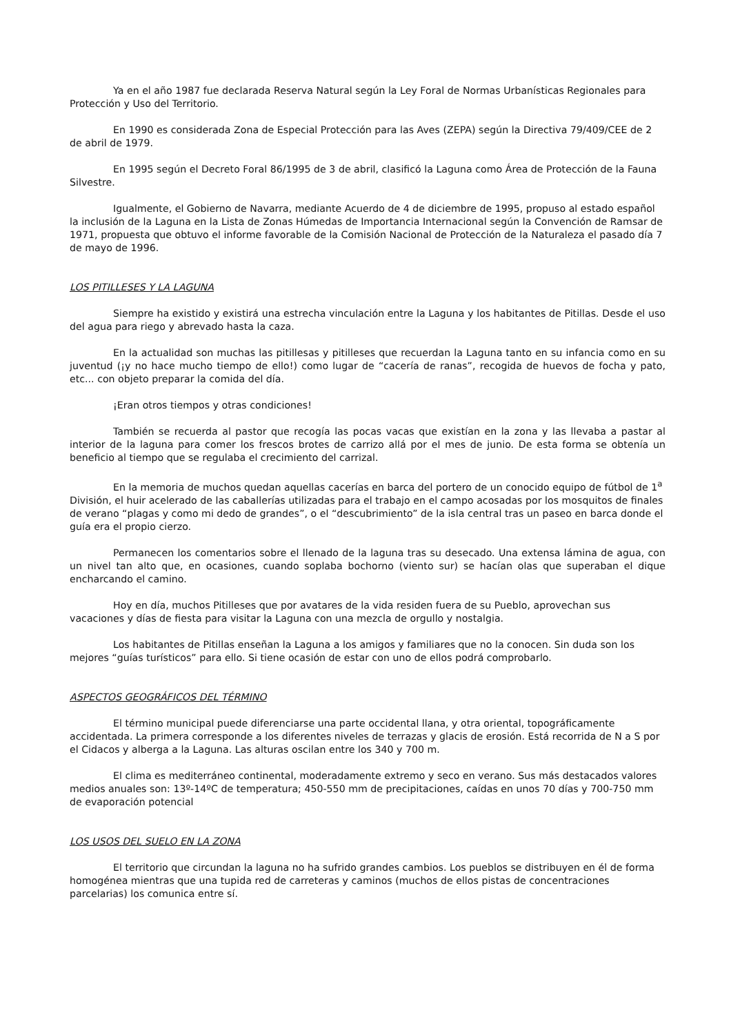Ya en el año 1987 fue declarada Reserva Natural según la Ley Foral de Normas Urbanísticas Regionales para Protección y Uso del Territorio.
En 1990 es considerada Zona de Especial Protección para las Aves (ZEPA) según la Directiva 79/409/CEE de 2 de abril de 1979.
En 1995 según el Decreto Foral 86/1995 de 3 de abril, clasificó la Laguna como Área de Protección de la Fauna Silvestre.
Igualmente, el Gobierno de Navarra, mediante Acuerdo de 4 de diciembre de 1995, propuso al estado español la inclusión de la Laguna en la Lista de Zonas Húmedas de Importancia Internacional según la Convención de Ramsar de 1971, propuesta que obtuvo el informe favorable de la Comisión Nacional de Protección de la Naturaleza el pasado día 7 de mayo de 1996.
LOS PITILLESES Y LA LAGUNA
Siempre ha existido y existirá una estrecha vinculación entre la Laguna y los habitantes de Pitillas. Desde el uso del agua para riego y abrevado hasta la caza.
En la actualidad son muchas las pitillesas y pitilleses que recuerdan la Laguna tanto en su infancia como en su juventud (¡y no hace mucho tiempo de ello!) como lugar de “cacería de ranas”, recogida de huevos de focha y pato, etc... con objeto preparar la comida del día.
¡Eran otros tiempos y otras condiciones!
También se recuerda al pastor que recogía las pocas vacas que existían en la zona y las llevaba a pastar al interior de la laguna para comer los frescos brotes de carrizo allá por el mes de junio. De esta forma se obtenía un beneficio al tiempo que se regulaba el crecimiento del carrizal.
En la memoria de muchos quedan aquellas cacerías en barca del portero de un conocido equipo de fútbol de 1<sup>a</sup> División, el huir acelerado de las caballerías utilizadas para el trabajo en el campo acosadas por los mosquitos de finales de verano “plagas y como mi dedo de grandes”, o el “descubrimiento” de la isla central tras un paseo en barca donde el guía era el propio cierzo.
Permanecen los comentarios sobre el llenado de la laguna tras su desecado. Una extensa lámina de agua, con un nivel tan alto que, en ocasiones, cuando soplaba bochorno (viento sur) se hacían olas que superaban el dique encharcando el camino.
Hoy en día, muchos Pitilleses que por avatares de la vida residen fuera de su Pueblo, aprovechan sus vacaciones y días de fiesta para visitar la Laguna con una mezcla de orgullo y nostalgia.
Los habitantes de Pitillas enseñan la Laguna a los amigos y familiares que no la conocen. Sin duda son los mejores “guías turísticos” para ello. Si tiene ocasión de estar con uno de ellos podrá comprobarlo.
ASPECTOS GEOGRÁFICOS DEL TÉRMINO
El término municipal puede diferenciarse una parte occidental llana, y otra oriental, topográficamente accidentada. La primera corresponde a los diferentes niveles de terrazas y glacis de erosión. Está recorrida de N a S por el Cidacos y alberga a la Laguna. Las alturas oscilan entre los 340 y 700 m.
El clima es mediterráneo continental, moderadamente extremo y seco en verano. Sus más destacados valores medios anuales son: 13º-14ºC de temperatura; 450-550 mm de precipitaciones, caídas en unos 70 días y 700-750 mm de evaporación potencial
LOS USOS DEL SUELO EN LA ZONA
El territorio que circundan la laguna no ha sufrido grandes cambios. Los pueblos se distribuyen en él de forma homogénea mientras que una tupida red de carreteras y caminos (muchos de ellos pistas de concentraciones parcelarias) los comunica entre sí.